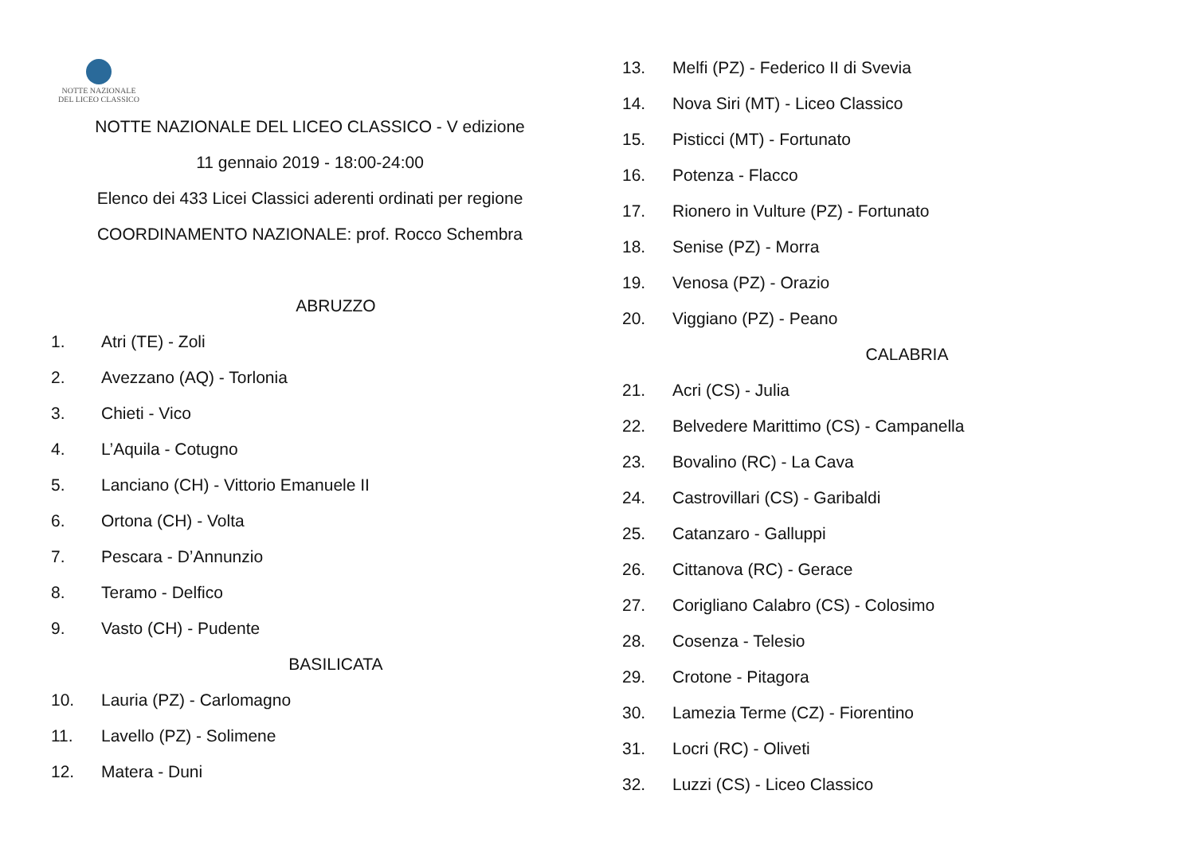NOTTE NAZIONALE
DEL LICEO CLASSICO
NOTTE NAZIONALE DEL LICEO CLASSICO - V edizione
11 gennaio 2019 - 18:00-24:00
Elenco dei 433 Licei Classici aderenti ordinati per regione
COORDINAMENTO NAZIONALE: prof. Rocco Schembra
ABRUZZO
1. Atri (TE) - Zoli
2. Avezzano (AQ) - Torlonia
3. Chieti - Vico
4. L’Aquila - Cotugno
5. Lanciano (CH) - Vittorio Emanuele II
6. Ortona (CH) - Volta
7. Pescara - D’Annunzio
8. Teramo - Delfico
9. Vasto (CH) - Pudente
BASILICATA
10. Lauria (PZ) - Carlomagno
11. Lavello (PZ) - Solimene
12. Matera - Duni
13. Melfi (PZ) - Federico II di Svevia
14. Nova Siri (MT) - Liceo Classico
15. Pisticci (MT) - Fortunato
16. Potenza - Flacco
17. Rionero in Vulture (PZ) - Fortunato
18. Senise (PZ) - Morra
19. Venosa (PZ) - Orazio
20. Viggiano (PZ) - Peano
CALABRIA
21. Acri (CS) - Julia
22. Belvedere Marittimo (CS) - Campanella
23. Bovalino (RC) - La Cava
24. Castrovillari (CS) - Garibaldi
25. Catanzaro - Galluppi
26. Cittanova (RC) - Gerace
27. Corigliano Calabro (CS) - Colosimo
28. Cosenza - Telesio
29. Crotone - Pitagora
30. Lamezia Terme (CZ) - Fiorentino
31. Locri (RC) - Oliveti
32. Luzzi (CS) - Liceo Classico